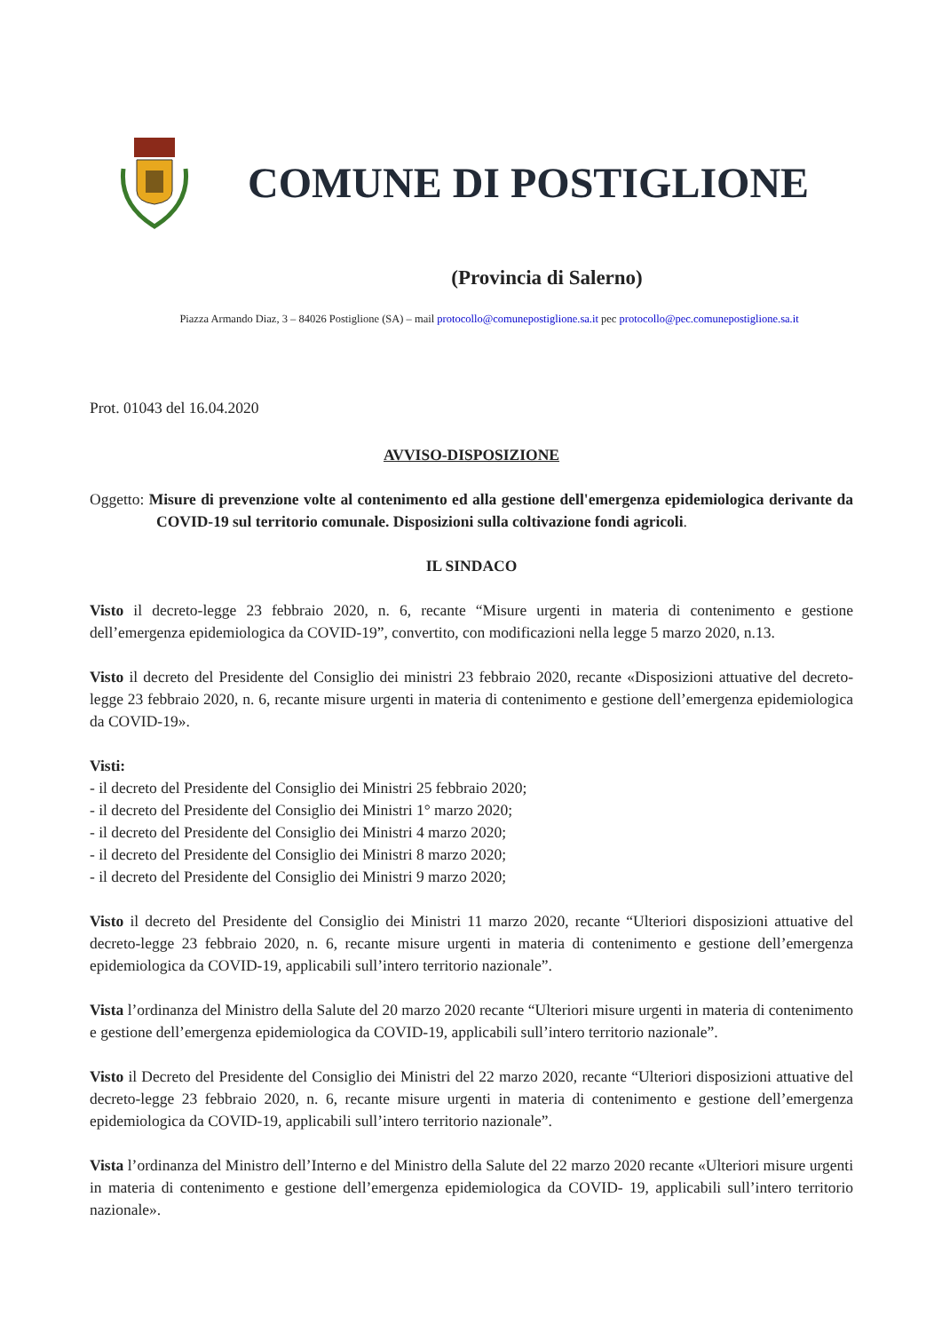COMUNE DI POSTIGLIONE
(Provincia di Salerno)
Piazza Armando Diaz, 3 – 84026 Postiglione (SA) – mail protocollo@comunepostiglione.sa.it pec protocollo@pec.comunepostiglione.sa.it
Prot. 01043 del 16.04.2020
AVVISO-DISPOSIZIONE
Oggetto: Misure di prevenzione volte al contenimento ed alla gestione dell'emergenza epidemiologica derivante da COVID-19 sul territorio comunale. Disposizioni sulla coltivazione fondi agricoli.
IL SINDACO
Visto il decreto-legge 23 febbraio 2020, n. 6, recante “Misure urgenti in materia di contenimento e gestione dell’emergenza epidemiologica da COVID-19”, convertito, con modificazioni nella legge 5 marzo 2020, n.13.
Visto il decreto del Presidente del Consiglio dei ministri 23 febbraio 2020, recante «Disposizioni attuative del decreto-legge 23 febbraio 2020, n. 6, recante misure urgenti in materia di contenimento e gestione dell’emergenza epidemiologica da COVID-19».
Visti:
- il decreto del Presidente del Consiglio dei Ministri 25 febbraio 2020;
- il decreto del Presidente del Consiglio dei Ministri 1° marzo 2020;
- il decreto del Presidente del Consiglio dei Ministri 4 marzo 2020;
- il decreto del Presidente del Consiglio dei Ministri 8 marzo 2020;
- il decreto del Presidente del Consiglio dei Ministri 9 marzo 2020;
Visto il decreto del Presidente del Consiglio dei Ministri 11 marzo 2020, recante “Ulteriori disposizioni attuative del decreto-legge 23 febbraio 2020, n. 6, recante misure urgenti in materia di contenimento e gestione dell’emergenza epidemiologica da COVID-19, applicabili sull’intero territorio nazionale”.
Vista l’ordinanza del Ministro della Salute del 20 marzo 2020 recante “Ulteriori misure urgenti in materia di contenimento e gestione dell’emergenza epidemiologica da COVID-19, applicabili sull’intero territorio nazionale”.
Visto il Decreto del Presidente del Consiglio dei Ministri del 22 marzo 2020, recante “Ulteriori disposizioni attuative del decreto-legge 23 febbraio 2020, n. 6, recante misure urgenti in materia di contenimento e gestione dell’emergenza epidemiologica da COVID-19, applicabili sull’intero territorio nazionale”.
Vista l’ordinanza del Ministro dell’Interno e del Ministro della Salute del 22 marzo 2020 recante «Ulteriori misure urgenti in materia di contenimento e gestione dell’emergenza epidemiologica da COVID- 19, applicabili sull’intero territorio nazionale».